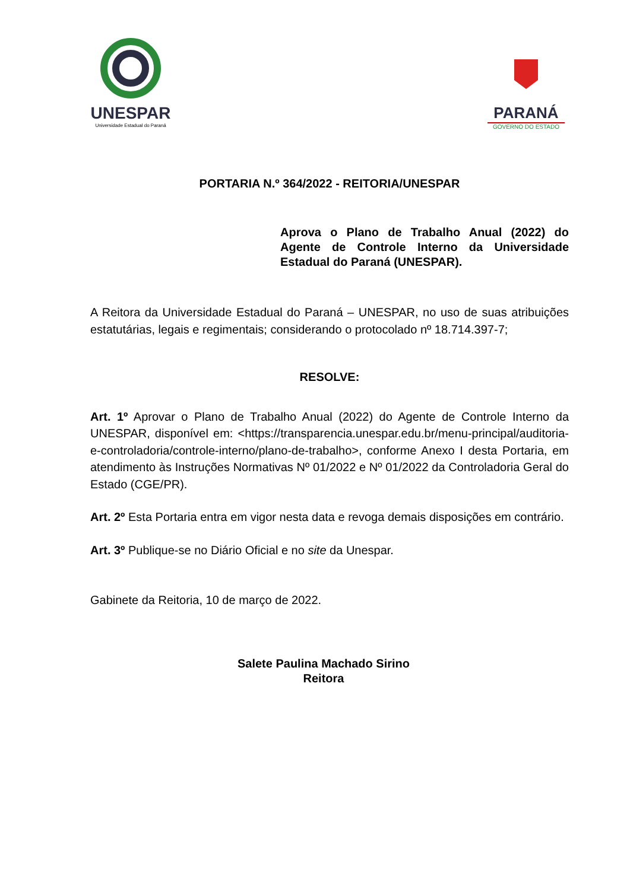UNESPAR
Universidade Estadual do Paraná
PARANÁ
GOVERNO DO ESTADO
PORTARIA N.º 364/2022 - REITORIA/UNESPAR
Aprova o Plano de Trabalho Anual (2022) do Agente de Controle Interno da Universidade Estadual do Paraná (UNESPAR).
A Reitora da Universidade Estadual do Paraná – UNESPAR, no uso de suas atribuições estatutárias, legais e regimentais; considerando o protocolado nº 18.714.397-7;
RESOLVE:
Art. 1º Aprovar o Plano de Trabalho Anual (2022) do Agente de Controle Interno da UNESPAR, disponível em: <https://transparencia.unespar.edu.br/menu-principal/auditoria-e-controladoria/controle-interno/plano-de-trabalho>, conforme Anexo I desta Portaria, em atendimento às Instruções Normativas Nº 01/2022 e Nº 01/2022 da Controladoria Geral do Estado (CGE/PR).
Art. 2º Esta Portaria entra em vigor nesta data e revoga demais disposições em contrário.
Art. 3º Publique-se no Diário Oficial e no site da Unespar.
Gabinete da Reitoria, 10 de março de 2022.
Salete Paulina Machado Sirino
Reitora